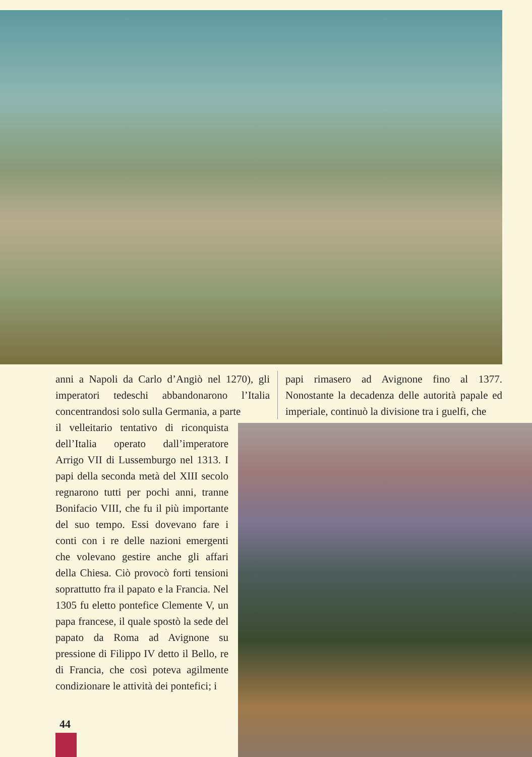anni a Napoli da Carlo d’Angiò nel 1270), gli imperatori tedeschi abbandonarono l’Italia concentrandosi solo sulla Germania, a parte
papi rimasero ad Avignone fino al 1377. Nonostante la decadenza delle autorità papale ed imperiale, continuò la divisione tra i guelfi, che
il velleitario tentativo di riconquista dell’Italia operato dall’imperatore Arrigo VII di Lussemburgo nel 1313. I papi della seconda metà del XIII secolo regnarono tutti per pochi anni, tranne Bonifacio VIII, che fu il più importante del suo tempo. Essi dovevano fare i conti con i re delle nazioni emergenti che volevano gestire anche gli affari della Chiesa. Ciò provocò forti tensioni soprattutto fra il papato e la Francia. Nel 1305 fu eletto pontefice Clemente V, un papa francese, il quale spostò la sede del papato da Roma ad Avignone su pressione di Filippo IV detto il Bello, re di Francia, che così poteva agilmente condizionare le attività dei pontefici; i
44